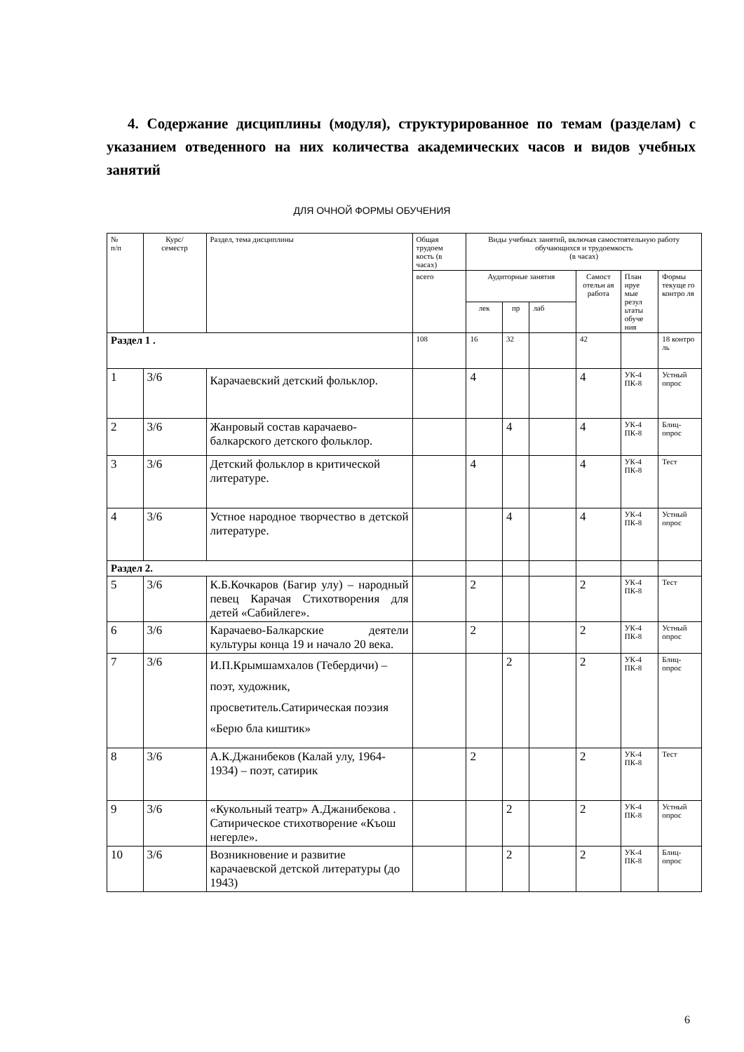4. Содержание дисциплины (модуля), структурированное по темам (разделам) с указанием отведенного на них количества академических часов и видов учебных занятий
ДЛЯ ОЧНОЙ ФОРМЫ ОБУЧЕНИЯ
| № п/п | Курс/ семестр | Раздел, тема дисциплины | Общая трудоем кость (в часах) | Виды учебных занятий, включая самостоятельную работу обучающихся и трудоемкость (в часах) | | | | | |
| --- | --- | --- | --- | --- | --- | --- | --- | --- | --- |
| | | | всего | Аудиторные занятия | | | Самост отельн ая работа | План ируе мые резул ьтаты обуче ния | Формы текуще го контро ля |
| | | | | лек | пр | лаб | | | |
| Раздел 1 . | | | 108 | 16 | 32 | | 42 | | 18 контро ль |
| 1 | 3/6 | Карачаевский детский фольклор. | | 4 | | | 4 | УК-4 ПК-8 | Устный опрос |
| 2 | 3/6 | Жанровый состав карачаево-балкарского детского фольклор. | | | 4 | | 4 | УК-4 ПК-8 | Блиц-опрос |
| 3 | 3/6 | Детский фольклор в критической литературе. | | 4 | | | 4 | УК-4 ПК-8 | Тест |
| 4 | 3/6 | Устное народное творчество в детской литературе. | | | 4 | | 4 | УК-4 ПК-8 | Устный опрос |
| Раздел 2. | | | | | | | | | |
| 5 | 3/6 | К.Б.Кочкаров (Багир улу) – народный певец Карачая Стихотворения для детей «Сабийлеге». | | 2 | | | 2 | УК-4 ПК-8 | Тест |
| 6 | 3/6 | Карачаево-Балкарские деятели культуры конца 19 и начало 20 века. | | 2 | | | 2 | УК-4 ПК-8 | Устный опрос |
| 7 | 3/6 | И.П.Крымшамхалов (Тебердичи) – поэт, художник, просветитель.Сатирическая поэзия «Берю бла киштик» | | | 2 | | 2 | УК-4 ПК-8 | Блиц-опрос |
| 8 | 3/6 | А.К.Джанибеков (Калай улу, 1964-1934) – поэт, сатирик | | 2 | | | 2 | УК-4 ПК-8 | Тест |
| 9 | 3/6 | «Кукольный театр» А.Джанибекова . Сатирическое стихотворение «Къош негерле». | | | 2 | | 2 | УК-4 ПК-8 | Устный опрос |
| 10 | 3/6 | Возникновение и развитие карачаевской детской литературы (до 1943) | | | 2 | | 2 | УК-4 ПК-8 | Блиц-опрос |
6